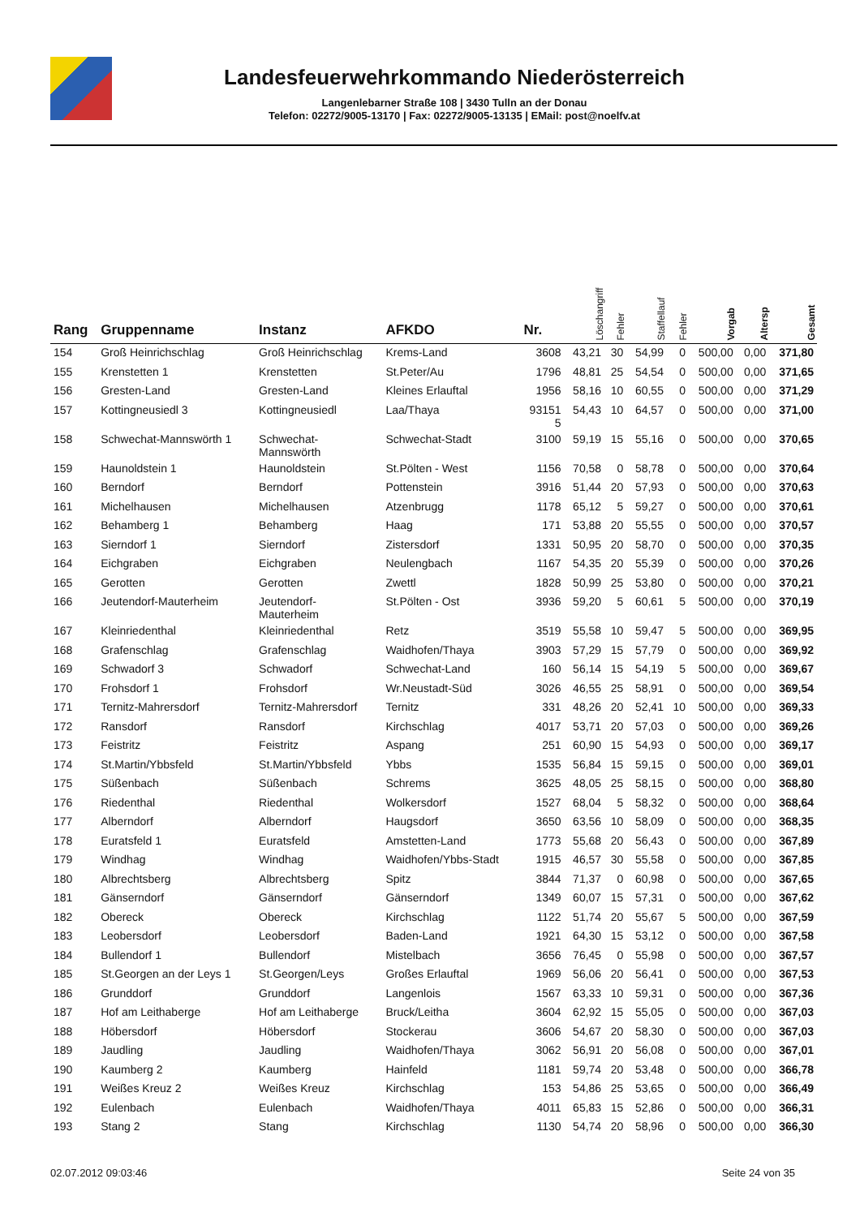Landesfeuerwehrkommando Niederösterreich
Langenlebarner Straße 108 | 3430 Tulln an der Donau
Telefon: 02272/9005-13170 | Fax: 02272/9005-13135 | EMail: post@noelfv.at
| Rang | Gruppenname | Instanz | AFKDO | Nr. | Löschangriff | Fehler | Staffellauf | Fehler | Vorgab | Altersp | Gesamt |
| --- | --- | --- | --- | --- | --- | --- | --- | --- | --- | --- | --- |
| 154 | Groß Heinrichschlag | Groß Heinrichschlag | Krems-Land | 3608 | 43,21 | 30 | 54,99 | 0 | 500,00 | 0,00 | 371,80 |
| 155 | Krenstetten 1 | Krenstetten | St.Peter/Au | 1796 | 48,81 | 25 | 54,54 | 0 | 500,00 | 0,00 | 371,65 |
| 156 | Gresten-Land | Gresten-Land | Kleines Erlauftal | 1956 | 58,16 | 10 | 60,55 | 0 | 500,00 | 0,00 | 371,29 |
| 157 | Kottingneusiedl 3 | Kottingneusiedl | Laa/Thaya | 93151 5 | 54,43 | 10 | 64,57 | 0 | 500,00 | 0,00 | 371,00 |
| 158 | Schwechat-Mannswörth 1 | Schwechat- Mannswörth | Schwechat-Stadt | 3100 | 59,19 | 15 | 55,16 | 0 | 500,00 | 0,00 | 370,65 |
| 159 | Haunoldstein 1 | Haunoldstein | St.Pölten - West | 1156 | 70,58 | 0 | 58,78 | 0 | 500,00 | 0,00 | 370,64 |
| 160 | Berndorf | Berndorf | Pottenstein | 3916 | 51,44 | 20 | 57,93 | 0 | 500,00 | 0,00 | 370,63 |
| 161 | Michelhausen | Michelhausen | Atzenbrugg | 1178 | 65,12 | 5 | 59,27 | 0 | 500,00 | 0,00 | 370,61 |
| 162 | Behamberg 1 | Behamberg | Haag | 171 | 53,88 | 20 | 55,55 | 0 | 500,00 | 0,00 | 370,57 |
| 163 | Sierndorf 1 | Sierndorf | Zistersdorf | 1331 | 50,95 | 20 | 58,70 | 0 | 500,00 | 0,00 | 370,35 |
| 164 | Eichgraben | Eichgraben | Neulengbach | 1167 | 54,35 | 20 | 55,39 | 0 | 500,00 | 0,00 | 370,26 |
| 165 | Gerotten | Gerotten | Zwettl | 1828 | 50,99 | 25 | 53,80 | 0 | 500,00 | 0,00 | 370,21 |
| 166 | Jeutendorf-Mauterheim | Jeutendorf- Mauterheim | St.Pölten - Ost | 3936 | 59,20 | 5 | 60,61 | 5 | 500,00 | 0,00 | 370,19 |
| 167 | Kleinriedenthal | Kleinriedenthal | Retz | 3519 | 55,58 | 10 | 59,47 | 5 | 500,00 | 0,00 | 369,95 |
| 168 | Grafenschlag | Grafenschlag | Waidhofen/Thaya | 3903 | 57,29 | 15 | 57,79 | 0 | 500,00 | 0,00 | 369,92 |
| 169 | Schwadorf 3 | Schwadorf | Schwechat-Land | 160 | 56,14 | 15 | 54,19 | 5 | 500,00 | 0,00 | 369,67 |
| 170 | Frohsdorf 1 | Frohsdorf | Wr.Neustadt-Süd | 3026 | 46,55 | 25 | 58,91 | 0 | 500,00 | 0,00 | 369,54 |
| 171 | Ternitz-Mahrersdorf | Ternitz-Mahrersdorf | Ternitz | 331 | 48,26 | 20 | 52,41 | 10 | 500,00 | 0,00 | 369,33 |
| 172 | Ransdorf | Ransdorf | Kirchschlag | 4017 | 53,71 | 20 | 57,03 | 0 | 500,00 | 0,00 | 369,26 |
| 173 | Feistritz | Feistritz | Aspang | 251 | 60,90 | 15 | 54,93 | 0 | 500,00 | 0,00 | 369,17 |
| 174 | St.Martin/Ybbsfeld | St.Martin/Ybbsfeld | Ybbs | 1535 | 56,84 | 15 | 59,15 | 0 | 500,00 | 0,00 | 369,01 |
| 175 | Süßenbach | Süßenbach | Schrems | 3625 | 48,05 | 25 | 58,15 | 0 | 500,00 | 0,00 | 368,80 |
| 176 | Riedenthal | Riedenthal | Wolkersdorf | 1527 | 68,04 | 5 | 58,32 | 0 | 500,00 | 0,00 | 368,64 |
| 177 | Alberndorf | Alberndorf | Haugsdorf | 3650 | 63,56 | 10 | 58,09 | 0 | 500,00 | 0,00 | 368,35 |
| 178 | Euratsfeld 1 | Euratsfeld | Amstetten-Land | 1773 | 55,68 | 20 | 56,43 | 0 | 500,00 | 0,00 | 367,89 |
| 179 | Windhag | Windhag | Waidhofen/Ybbs-Stadt | 1915 | 46,57 | 30 | 55,58 | 0 | 500,00 | 0,00 | 367,85 |
| 180 | Albrechtsberg | Albrechtsberg | Spitz | 3844 | 71,37 | 0 | 60,98 | 0 | 500,00 | 0,00 | 367,65 |
| 181 | Gänserndorf | Gänserndorf | Gänserndorf | 1349 | 60,07 | 15 | 57,31 | 0 | 500,00 | 0,00 | 367,62 |
| 182 | Obereck | Obereck | Kirchschlag | 1122 | 51,74 | 20 | 55,67 | 5 | 500,00 | 0,00 | 367,59 |
| 183 | Leobersdorf | Leobersdorf | Baden-Land | 1921 | 64,30 | 15 | 53,12 | 0 | 500,00 | 0,00 | 367,58 |
| 184 | Bullendorf 1 | Bullendorf | Mistelbach | 3656 | 76,45 | 0 | 55,98 | 0 | 500,00 | 0,00 | 367,57 |
| 185 | St.Georgen an der Leys 1 | St.Georgen/Leys | Großes Erlauftal | 1969 | 56,06 | 20 | 56,41 | 0 | 500,00 | 0,00 | 367,53 |
| 186 | Grunddorf | Grunddorf | Langenlois | 1567 | 63,33 | 10 | 59,31 | 0 | 500,00 | 0,00 | 367,36 |
| 187 | Hof am Leithaberge | Hof am Leithaberge | Bruck/Leitha | 3604 | 62,92 | 15 | 55,05 | 0 | 500,00 | 0,00 | 367,03 |
| 188 | Höbersdorf | Höbersdorf | Stockerau | 3606 | 54,67 | 20 | 58,30 | 0 | 500,00 | 0,00 | 367,03 |
| 189 | Jaudling | Jaudling | Waidhofen/Thaya | 3062 | 56,91 | 20 | 56,08 | 0 | 500,00 | 0,00 | 367,01 |
| 190 | Kaumberg 2 | Kaumberg | Hainfeld | 1181 | 59,74 | 20 | 53,48 | 0 | 500,00 | 0,00 | 366,78 |
| 191 | Weißes Kreuz 2 | Weißes Kreuz | Kirchschlag | 153 | 54,86 | 25 | 53,65 | 0 | 500,00 | 0,00 | 366,49 |
| 192 | Eulenbach | Eulenbach | Waidhofen/Thaya | 4011 | 65,83 | 15 | 52,86 | 0 | 500,00 | 0,00 | 366,31 |
| 193 | Stang 2 | Stang | Kirchschlag | 1130 | 54,74 | 20 | 58,96 | 0 | 500,00 | 0,00 | 366,30 |
02.07.2012 09:03:46 Seite 24 von 35